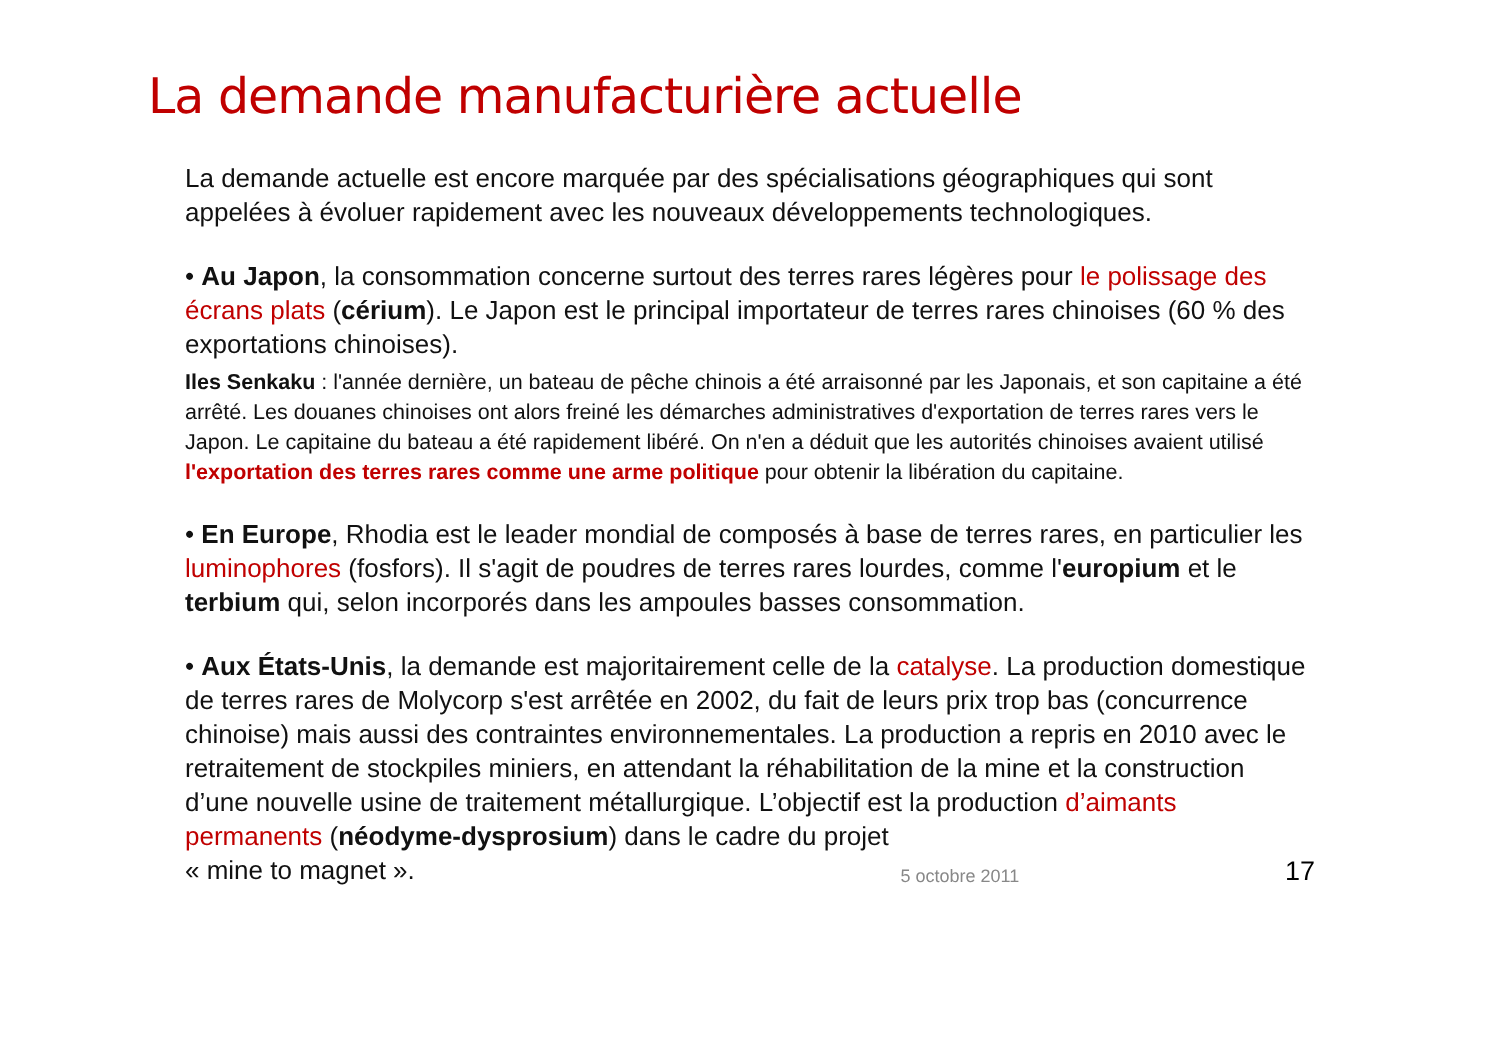La demande manufacturière actuelle
La demande actuelle est encore marquée par des spécialisations géographiques qui sont appelées à évoluer rapidement avec les nouveaux développements technologiques.
• Au Japon, la consommation concerne surtout des terres rares légères pour le polissage des écrans plats (cérium). Le Japon est le principal importateur de terres rares chinoises (60 % des exportations chinoises).
Iles Senkaku : l'année dernière, un bateau de pêche chinois a été arraisonné par les Japonais, et son capitaine a été arrêté. Les douanes chinoises ont alors freiné les démarches administratives d'exportation de terres rares vers le Japon. Le capitaine du bateau a été rapidement libéré. On n'en a déduit que les autorités chinoises avaient utilisé l'exportation des terres rares comme une arme politique pour obtenir la libération du capitaine.
• En Europe, Rhodia est le leader mondial de composés à base de terres rares, en particulier les luminophores (fosfors). Il s'agit de poudres de terres rares lourdes, comme l'europium et le terbium qui, selon incorporés dans les ampoules basses consommation.
• Aux États-Unis, la demande est majoritairement celle de la catalyse. La production domestique de terres rares de Molycorp s'est arrêtée en 2002, du fait de leurs prix trop bas (concurrence chinoise) mais aussi des contraintes environnementales. La production a repris en 2010 avec le retraitement de stockpiles miniers, en attendant la réhabilitation de la mine et la construction d’une nouvelle usine de traitement métallurgique. L’objectif est la production d’aimants permanents (néodyme-dysprosium) dans le cadre du projet
« mine to magnet ».
5 octobre 2011 17